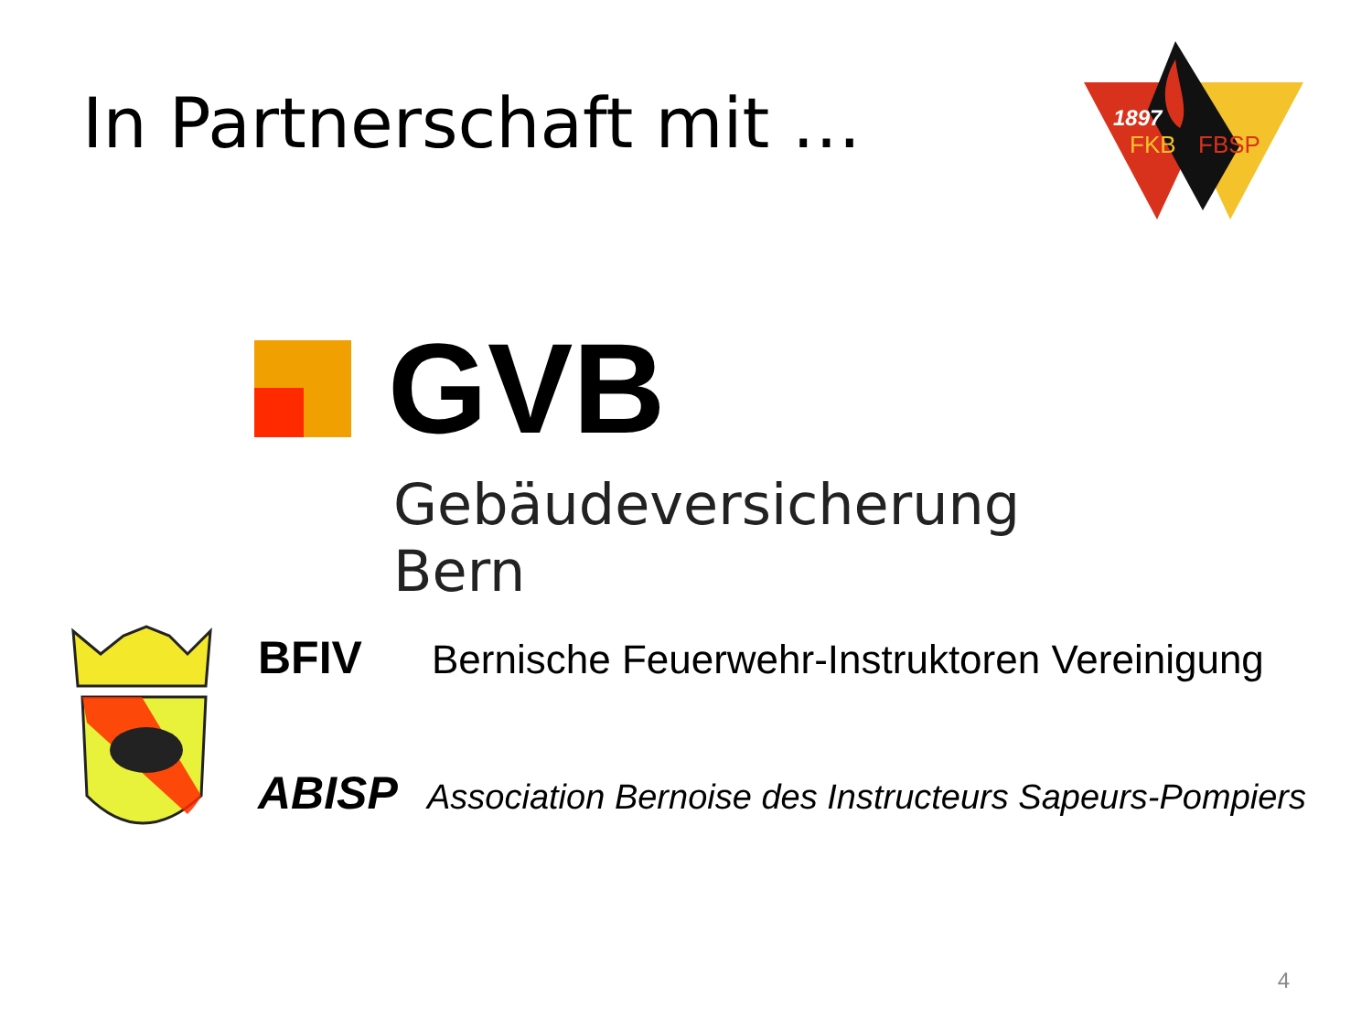In Partnerschaft mit …
1897
FKB
FBSP
GVB
Gebäudeversicherung Bern
BFIV Bernische Feuerwehr-Instruktoren Vereinigung
ABISP Association Bernoise des Instructeurs Sapeurs-Pompiers
4